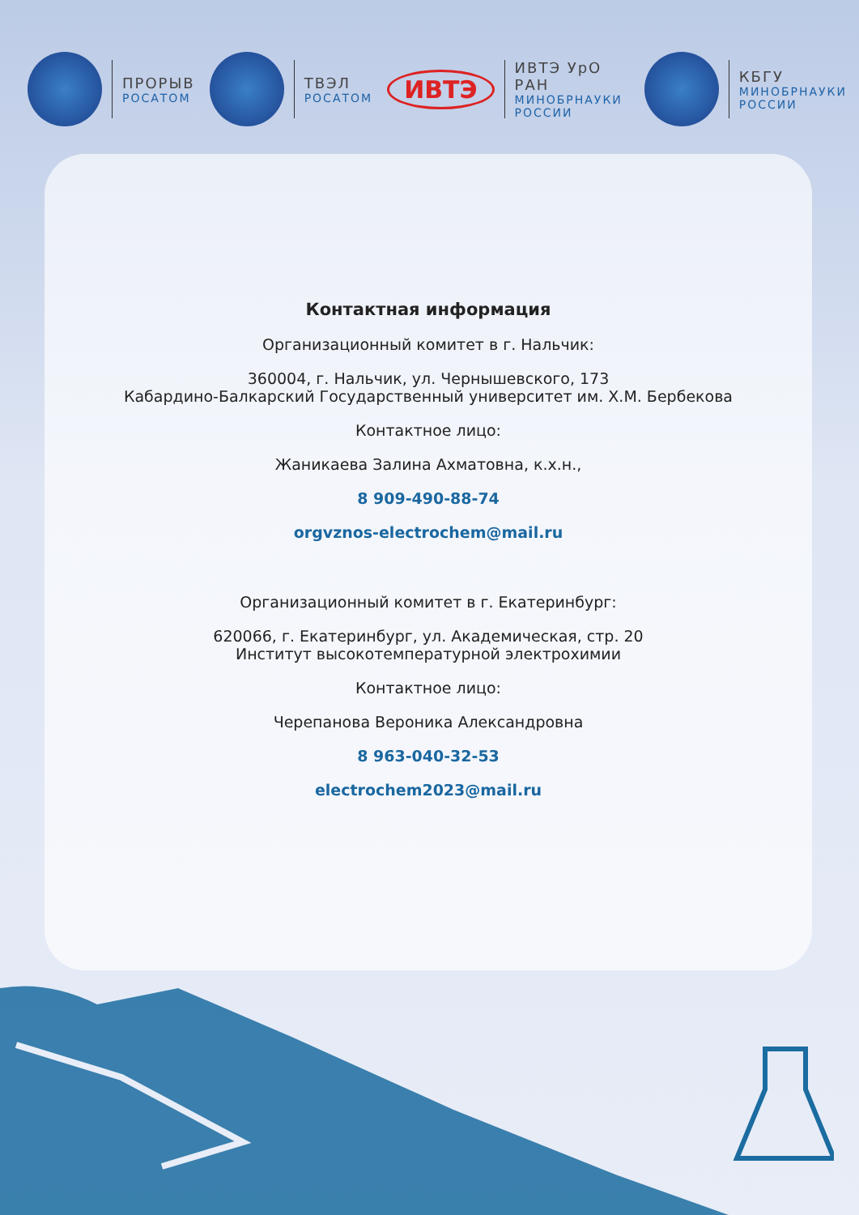ПРОРЫВ
РОСАТОМ
ТВЭЛ
РОСАТОМ
ИВТЭ
ИВТЭ УрО РАН
МИНОБРНАУКИ РОССИИ
КБГУ
МИНОБРНАУКИ РОССИИ
Контактная информация
Организационный комитет в г. Нальчик:
360004, г. Нальчик, ул. Чернышевского, 173
Кабардино-Балкарский Государственный университет им. Х.М. Бербекова
Контактное лицо:
Жаникаева Залина Ахматовна, к.х.н.,
8 909-490-88-74
orgvznos-electrochem@mail.ru
Организационный комитет в г. Екатеринбург:
620066, г. Екатеринбург, ул. Академическая, стр. 20
Институт высокотемпературной электрохимии
Контактное лицо:
Черепанова Вероника Александровна
8 963-040-32-53
electrochem2023@mail.ru